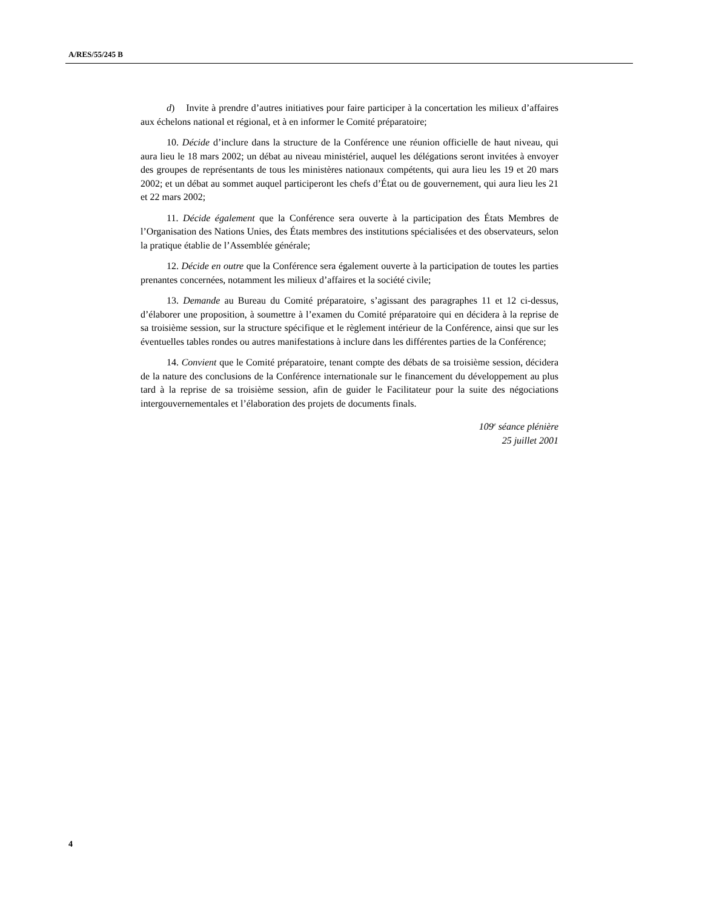A/RES/55/245 B
d) Invite à prendre d’autres initiatives pour faire participer à la concertation les milieux d’affaires aux échelons national et régional, et à en informer le Comité préparatoire;
10. Décide d’inclure dans la structure de la Conférence une réunion officielle de haut niveau, qui aura lieu le 18 mars 2002; un débat au niveau ministériel, auquel les délégations seront invitées à envoyer des groupes de représentants de tous les ministères nationaux compétents, qui aura lieu les 19 et 20 mars 2002; et un débat au sommet auquel participeront les chefs d’État ou de gouvernement, qui aura lieu les 21 et 22 mars 2002;
11. Décide également que la Conférence sera ouverte à la participation des États Membres de l’Organisation des Nations Unies, des États membres des institutions spécialisées et des observateurs, selon la pratique établie de l’Assemblée générale;
12. Décide en outre que la Conférence sera également ouverte à la participation de toutes les parties prenantes concernées, notamment les milieux d’affaires et la société civile;
13. Demande au Bureau du Comité préparatoire, s’agissant des paragraphes 11 et 12 ci-dessus, d’élaborer une proposition, à soumettre à l’examen du Comité préparatoire qui en décidera à la reprise de sa troisième session, sur la structure spécifique et le règlement intérieur de la Conférence, ainsi que sur les éventuelles tables rondes ou autres manifestations à inclure dans les différentes parties de la Conférence;
14. Convient que le Comité préparatoire, tenant compte des débats de sa troisième session, décidera de la nature des conclusions de la Conférence internationale sur le financement du développement au plus tard à la reprise de sa troisième session, afin de guider le Facilitateur pour la suite des négociations intergouvernementales et l’élaboration des projets de documents finals.
109<sup>e</sup> séance plénière
25 juillet 2001
4